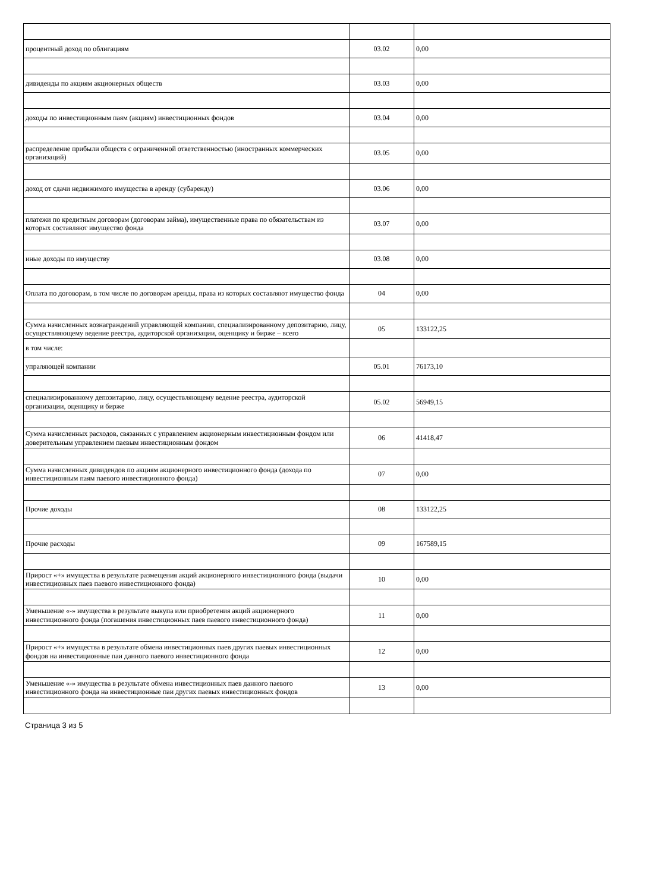| процентный доход по облигациям | 03.02 | 0,00 |
| дивиденды по акциям акционерных обществ | 03.03 | 0,00 |
| доходы по инвестиционным паям (акциям) инвестиционных фондов | 03.04 | 0,00 |
| распределение прибыли обществ с ограниченной ответственностью (иностранных коммерческих организаций) | 03.05 | 0,00 |
| доход от сдачи недвижимого имущества в аренду (субаренду) | 03.06 | 0,00 |
| платежи по кредитным договорам (договорам займа), имущественные права по обязательствам из которых составляют имущество фонда | 03.07 | 0,00 |
| иные доходы по имуществу | 03.08 | 0,00 |
| Оплата по договорам, в том числе по договорам аренды, права из которых составляют имущество фонда | 04 | 0,00 |
| Сумма начисленных вознаграждений управляющей компании, специализированному депозитарию, лицу, осуществляющему ведение реестра, аудиторской организации, оценщику и бирже – всего | 05 | 133122,25 |
| в том числе: | | |
| упраляющей компании | 05.01 | 76173,10 |
| специализированному депозитарию, лицу, осуществляющему ведение реестра, аудиторской организации, оценщику и бирже | 05.02 | 56949,15 |
| Сумма начисленных расходов, связанных с управлением акционерным инвестиционным фондом или доверительным управлением паевым инвестиционным фондом | 06 | 41418,47 |
| Сумма начисленных дивидендов по акциям акционерного инвестиционного фонда (дохода по инвестиционным паям паевого инвестиционного фонда) | 07 | 0,00 |
| Прочие доходы | 08 | 133122,25 |
| Прочие расходы | 09 | 167589,15 |
| Прирост «+» имущества в результате размещения акций акционерного инвестиционного фонда (выдачи инвестиционных паев паевого инвестиционного фонда) | 10 | 0,00 |
| Уменьшение «-» имущества в результате выкупа или приобретения акций акционерного инвестиционного фонда (погашения инвестиционных паев паевого инвестиционного фонда) | 11 | 0,00 |
| Прирост «+» имущества в результате обмена инвестиционных паев других паевых инвестиционных фондов на инвестиционные паи данного паевого инвестиционного фонда | 12 | 0,00 |
| Уменьшение «-» имущества в результате обмена инвестиционных паев данного паевого инвестиционного фонда на инвестиционные паи других паевых инвестиционных фондов | 13 | 0,00 |
Страница 3 из 5